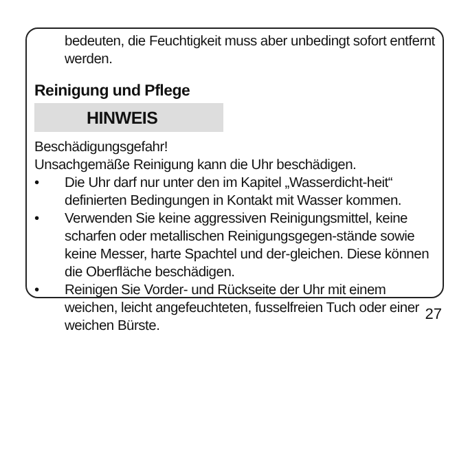bedeuten, die Feuchtigkeit muss aber unbedingt sofort entfernt werden.
Reinigung und Pflege
HINWEIS
Beschädigungsgefahr!
Unsachgemäße Reinigung kann die Uhr beschädigen.
• Die Uhr darf nur unter den im Kapitel „Wasserdicht-heit“ definierten Bedingungen in Kontakt mit Wasser kommen.
• Verwenden Sie keine aggressiven Reinigungsmittel, keine scharfen oder metallischen Reinigungsgegen-stände sowie keine Messer, harte Spachtel und der-gleichen. Diese können die Oberfläche beschädigen.
• Reinigen Sie Vorder- und Rückseite der Uhr mit einem weichen, leicht angefeuchteten, fusselfreien Tuch oder einer weichen Bürste.
27